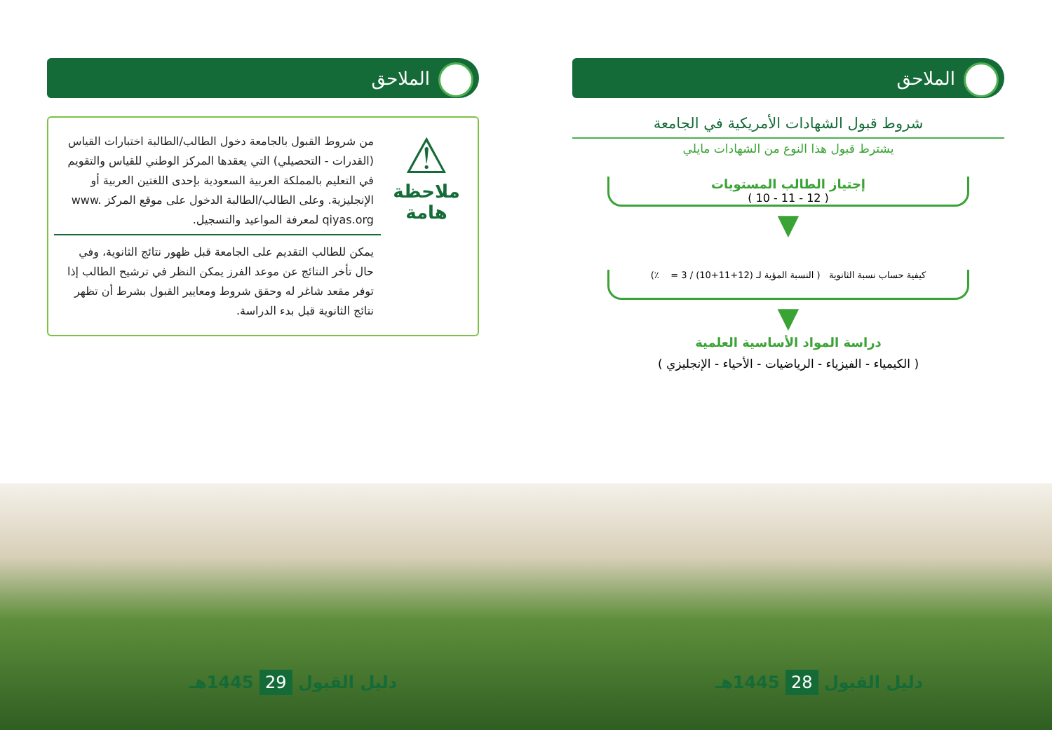الملاحق
شروط قبول الشهادات الأمريكية في الجامعة
يشترط قبول هذا النوع من الشهادات مايلي
إجتياز الطالب المستويات
( 12 - 11 - 10 )
▼
كيفية حساب نسبة الثانوية ( النسبة المؤية لـ (12+11+10) / 3 = ٪)
▼
دراسة المواد الأساسية العلمية
( الكيمياء - الفيزياء - الرياضيات - الأحياء - الإنجليزي )
الملاحق
⚠
ملاحظة
هامة
من شروط القبول بالجامعة دخول الطالب/الطالبة اختبارات القياس (القدرات - التحصيلي) التي يعقدها المركز الوطني للقياس والتقويم في التعليم بالمملكة العربية السعودية بإحدى اللغتين العربية أو الإنجليزية. وعلى الطالب/الطالبة الدخول على موقع المركز www. qiyas.org لمعرفة المواعيد والتسجيل.
يمكن للطالب التقديم على الجامعة قبل ظهور نتائج الثانوية، وفي حال تأخر النتائج عن موعد الفرز يمكن النظر في ترشيح الطالب إذا توفر مقعد شاغر له وحقق شروط ومعايير القبول بشرط أن تظهر نتائج الثانوية قبل بدء الدراسة.
دليل القبول 29 1445هـ دليل القبول 28 1445هـ